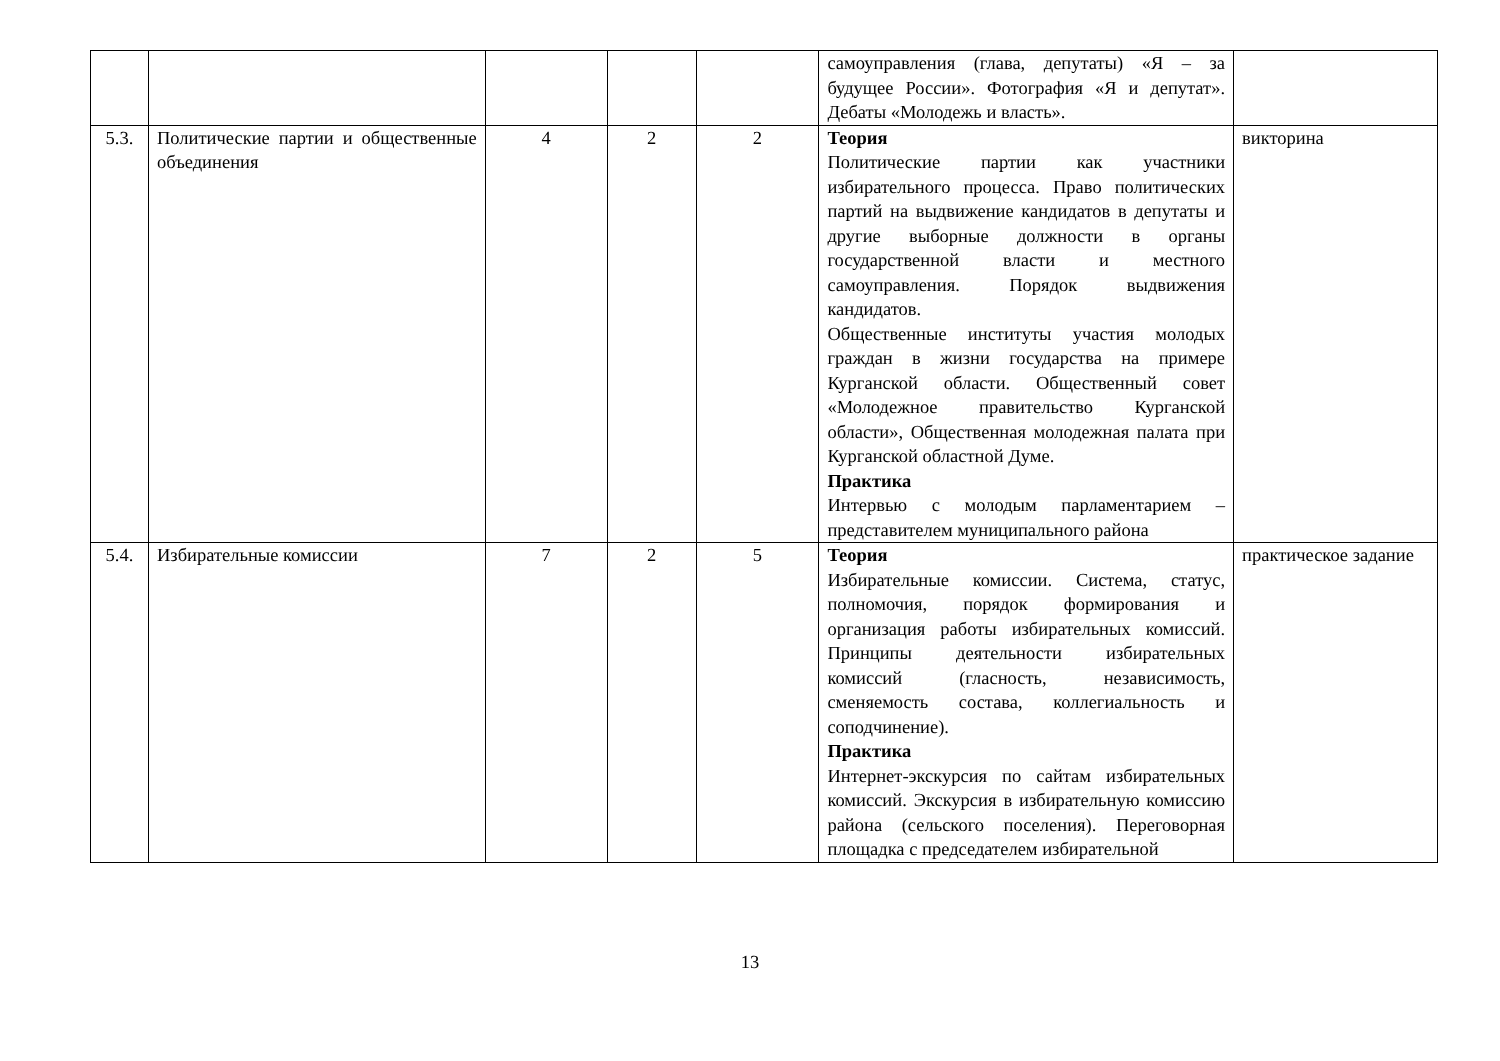| | | | | | самоуправления (глава, депутаты) «Я – за будущее России». Фотография «Я и депутат». Дебаты «Молодежь и власть». | |
| 5.3. | Политические партии и общественные объединения | 4 | 2 | 2 | Теория Политические партии как участники избирательного процесса. Право политических партий на выдвижение кандидатов в депутаты и другие выборные должности в органы государственной власти и местного самоуправления. Порядок выдвижения кандидатов. Общественные институты участия молодых граждан в жизни государства на примере Курганской области. Общественный совет «Молодежное правительство Курганской области», Общественная молодежная палата при Курганской областной Думе. Практика Интервью с молодым парламентарием – представителем муниципального района | викторина |
| 5.4. | Избирательные комиссии | 7 | 2 | 5 | Теория Избирательные комиссии. Система, статус, полномочия, порядок формирования и организация работы избирательных комиссий. Принципы деятельности избирательных комиссий (гласность, независимость, сменяемость состава, коллегиальность и соподчинение). Практика Интернет-экскурсия по сайтам избирательных комиссий. Экскурсия в избирательную комиссию района (сельского поселения). Переговорная площадка с председателем избирательной | практическое задание |
13